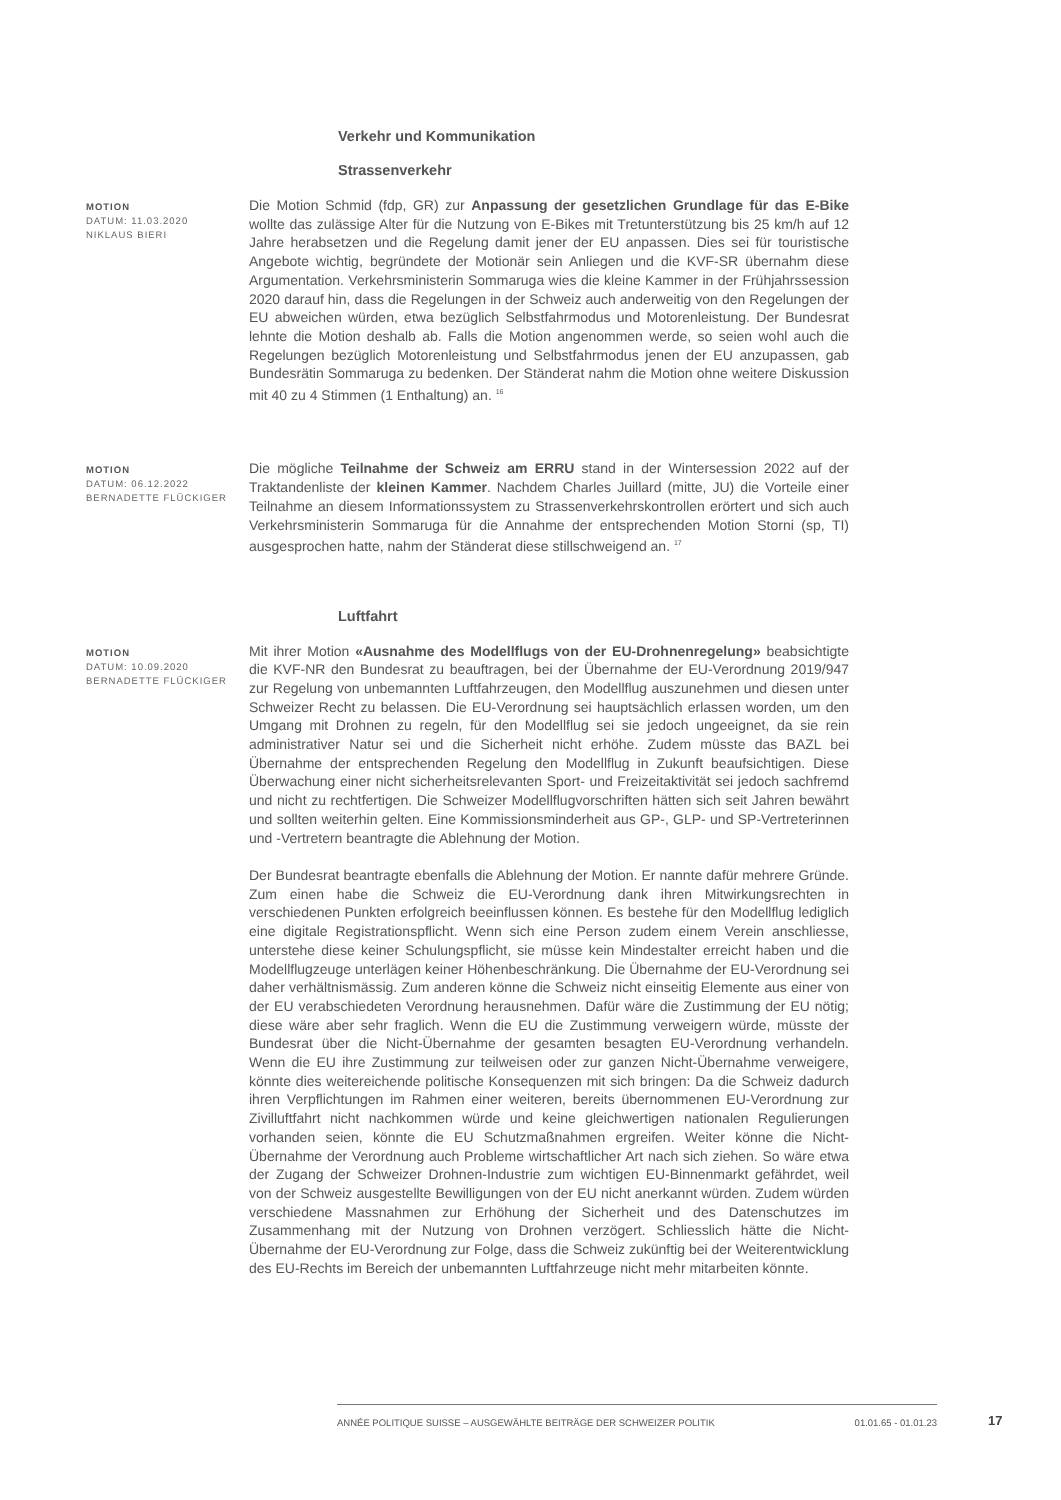Verkehr und Kommunikation
Strassenverkehr
MOTION
DATUM: 11.03.2020
NIKLAUS BIERI
Die Motion Schmid (fdp, GR) zur Anpassung der gesetzlichen Grundlage für das E-Bike wollte das zulässige Alter für die Nutzung von E-Bikes mit Tretunterstützung bis 25 km/h auf 12 Jahre herabsetzen und die Regelung damit jener der EU anpassen. Dies sei für touristische Angebote wichtig, begründete der Motionär sein Anliegen und die KVF-SR übernahm diese Argumentation. Verkehrsministerin Sommaruga wies die kleine Kammer in der Frühjahrssession 2020 darauf hin, dass die Regelungen in der Schweiz auch anderweitig von den Regelungen der EU abweichen würden, etwa bezüglich Selbstfahrmodus und Motorenleistung. Der Bundesrat lehnte die Motion deshalb ab. Falls die Motion angenommen werde, so seien wohl auch die Regelungen bezüglich Motorenleistung und Selbstfahrmodus jenen der EU anzupassen, gab Bundesrätin Sommaruga zu bedenken. Der Ständerat nahm die Motion ohne weitere Diskussion mit 40 zu 4 Stimmen (1 Enthaltung) an. <sup>16</sup>
MOTION
DATUM: 06.12.2022
BERNADETTE FLÜCKIGER
Die mögliche Teilnahme der Schweiz am ERRU stand in der Wintersession 2022 auf der Traktandenliste der kleinen Kammer. Nachdem Charles Juillard (mitte, JU) die Vorteile einer Teilnahme an diesem Informationssystem zu Strassenverkehrskontrollen erörtert und sich auch Verkehrsministerin Sommaruga für die Annahme der entsprechenden Motion Storni (sp, TI) ausgesprochen hatte, nahm der Ständerat diese stillschweigend an. <sup>17</sup>
Luftfahrt
MOTION
DATUM: 10.09.2020
BERNADETTE FLÜCKIGER
Mit ihrer Motion «Ausnahme des Modellflugs von der EU-Drohnenregelung» beabsichtigte die KVF-NR den Bundesrat zu beauftragen, bei der Übernahme der EU-Verordnung 2019/947 zur Regelung von unbemannten Luftfahrzeugen, den Modellflug auszunehmen und diesen unter Schweizer Recht zu belassen. Die EU-Verordnung sei hauptsächlich erlassen worden, um den Umgang mit Drohnen zu regeln, für den Modellflug sei sie jedoch ungeeignet, da sie rein administrativer Natur sei und die Sicherheit nicht erhöhe. Zudem müsste das BAZL bei Übernahme der entsprechenden Regelung den Modellflug in Zukunft beaufsichtigen. Diese Überwachung einer nicht sicherheitsrelevanten Sport- und Freizeitaktivität sei jedoch sachfremd und nicht zu rechtfertigen. Die Schweizer Modellflugvorschriften hätten sich seit Jahren bewährt und sollten weiterhin gelten. Eine Kommissionsminderheit aus GP-, GLP- und SP-Vertreterinnen und -Vertretern beantragte die Ablehnung der Motion.
Der Bundesrat beantragte ebenfalls die Ablehnung der Motion. Er nannte dafür mehrere Gründe. Zum einen habe die Schweiz die EU-Verordnung dank ihren Mitwirkungsrechten in verschiedenen Punkten erfolgreich beeinflussen können. Es bestehe für den Modellflug lediglich eine digitale Registrationspflicht. Wenn sich eine Person zudem einem Verein anschliesse, unterstehe diese keiner Schulungspflicht, sie müsse kein Mindestalter erreicht haben und die Modellflugzeuge unterlägen keiner Höhenbeschränkung. Die Übernahme der EU-Verordnung sei daher verhältnismässig. Zum anderen könne die Schweiz nicht einseitig Elemente aus einer von der EU verabschiedeten Verordnung herausnehmen. Dafür wäre die Zustimmung der EU nötig; diese wäre aber sehr fraglich. Wenn die EU die Zustimmung verweigern würde, müsste der Bundesrat über die Nicht-Übernahme der gesamten besagten EU-Verordnung verhandeln. Wenn die EU ihre Zustimmung zur teilweisen oder zur ganzen Nicht-Übernahme verweigere, könnte dies weitereichende politische Konsequenzen mit sich bringen: Da die Schweiz dadurch ihren Verpflichtungen im Rahmen einer weiteren, bereits übernommenen EU-Verordnung zur Zivilluftfahrt nicht nachkommen würde und keine gleichwertigen nationalen Regulierungen vorhanden seien, könnte die EU Schutzmaßnahmen ergreifen. Weiter könne die Nicht-Übernahme der Verordnung auch Probleme wirtschaftlicher Art nach sich ziehen. So wäre etwa der Zugang der Schweizer Drohnen-Industrie zum wichtigen EU-Binnenmarkt gefährdet, weil von der Schweiz ausgestellte Bewilligungen von der EU nicht anerkannt würden. Zudem würden verschiedene Massnahmen zur Erhöhung der Sicherheit und des Datenschutzes im Zusammenhang mit der Nutzung von Drohnen verzögert. Schliesslich hätte die Nicht-Übernahme der EU-Verordnung zur Folge, dass die Schweiz zukünftig bei der Weiterentwicklung des EU-Rechts im Bereich der unbemannten Luftfahrzeuge nicht mehr mitarbeiten könnte.
ANNÉE POLITIQUE SUISSE – AUSGEWÄHLTE BEITRÄGE DER SCHWEIZER POLITIK 01.01.65 - 01.01.23
17